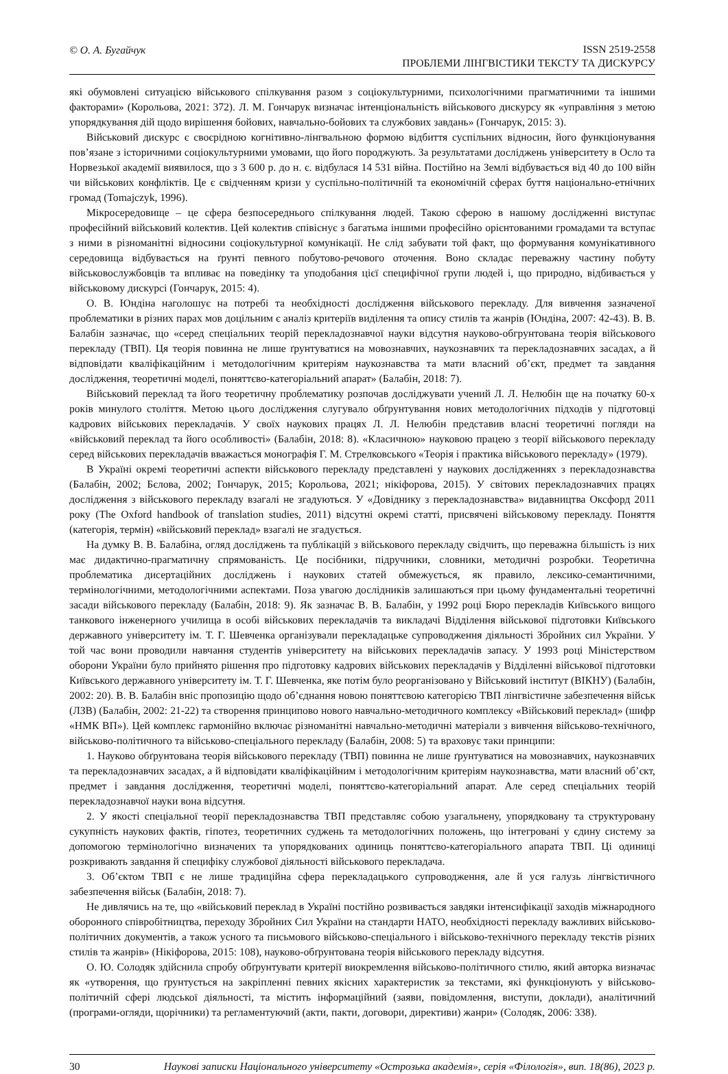© О. А. Бугайчук
ISSN 2519-2558
ПРОБЛЕМИ ЛІНГВІСТИКИ ТЕКСТУ ТА ДИСКУРСУ
які обумовлені ситуацією військового спілкування разом з соціокультурними, психологічними прагматичними та іншими факторами» (Корольова, 2021: 372). Л. М. Гончарук визначає інтенціональність військового дискурсу як «управління з метою упорядкування дій щодо вирішення бойових, навчально-бойових та службових завдань» (Гончарук, 2015: 3).
Військовий дискурс є своєрідною когнітивно-лінгвальною формою відбиття суспільних відносин, його функціонування пов’язане з історичними соціокультурними умовами, що його породжують. За результатами досліджень університету в Осло та Норвезької академії виявилося, що з 3 600 р. до н. є. відбулася 14 531 війна. Постійно на Землі відбувається від 40 до 100 війн чи військових конфліктів. Це є свідченням кризи у суспільно-політичній та економічній сферах буття національно-етнічних громад (Tomajczyk, 1996).
Мікросередовище – це сфера безпосереднього спілкування людей. Такою сферою в нашому дослідженні виступає професійний військовий колектив. Цей колектив співіснує з багатьма іншими професійно орієнтованими громадами та вступає з ними в різноманітні відносини соціокультурної комунікації. Не слід забувати той факт, що формування комунікативного середовища відбувається на ґрунті певного побутово-речового оточення. Воно складає переважну частину побуту військовослужбовців та впливає на поведінку та уподобання цієї специфічної групи людей і, що природно, відбивається у військовому дискурсі (Гончарук, 2015: 4).
О. В. Юндіна наголошує на потребі та необхідності дослідження військового перекладу. Для вивчення зазначеної проблематики в різних парах мов доцільним є аналіз критеріїв виділення та опису стилів та жанрів (Юндіна, 2007: 42-43). В. В. Балабін зазначає, що «серед спеціальних теорій перекладознавчої науки відсутня науково-обгрунтована теорія військового перекладу (ТВП). Ця теорія повинна не лише ґрунтуватися на мовознавчих, наукознавчих та перекладознавчих засадах, а й відповідати кваліфікаційним і методологічним критеріям наукознавства та мати власний об’єкт, предмет та завдання дослідження, теоретичні моделі, поняттєво-категоріальний апарат» (Балабін, 2018: 7).
Військовий переклад та його теоретичну проблематику розпочав досліджувати учений Л. Л. Нелюбін ще на початку 60-х років минулого століття. Метою цього дослідження слугувало обґрунтування нових методологічних підходів у підготовці кадрових військових перекладачів. У своїх наукових працях Л. Л. Нелюбін представив власні теоретичні погляди на «військовий переклад та його особливості» (Балабін, 2018: 8). «Класичною» науковою працею з теорії військового перекладу серед військових перекладачів вважається монографія Г. М. Стрелковського «Теорія і практика військового перекладу» (1979).
В Україні окремі теоретичні аспекти військового перекладу представлені у наукових дослідженнях з перекладознавства (Балабін, 2002; Бєлова, 2002; Гончарук, 2015; Корольова, 2021; нікіфорова, 2015). У світових перекладознавчих працях дослідження з військового перекладу взагалі не згадуються. У «Довіднику з перекладознавства» видавництва Оксфорд 2011 року (The Oxford handbook of translation studies, 2011) відсутні окремі статті, присвячені військовому перекладу. Поняття (категорія, термін) «військовий переклад» взагалі не згадується.
На думку В. В. Балабіна, огляд досліджень та публікацій з військового перекладу свідчить, що переважна більшість із них має дидактично-прагматичну спрямованість. Це посібники, підручники, словники, методичні розробки. Теоретична проблематика дисертаційних досліджень і наукових статей обмежується, як правило, лексико-семантичними, термінологічними, методологічними аспектами. Поза увагою дослідників залишаються при цьому фундаментальні теоретичні засади військового перекладу (Балабін, 2018: 9). Як зазначає В. В. Балабін, у 1992 році Бюро перекладів Київського вищого танкового інженерного училища в особі військових перекладачів та викладачі Відділення військової підготовки Київського державного університету ім. Т. Г. Шевченка організували перекладацьке супроводження діяльності Збройних сил України. У той час вони проводили навчання студентів університету на військових перекладачів запасу. У 1993 році Міністерством оборони України було прийнято рішення про підготовку кадрових військових перекладачів у Відділенні військової підготовки Київського державного університету ім. Т. Г. Шевченка, яке потім було реорганізовано у Військовий інститут (ВІКНУ) (Балабін, 2002: 20). В. В. Балабін вніс пропозицію щодо об’єднання новою поняттєвою категорією ТВП лінгвістичне забезпечення військ (ЛЗВ) (Балабін, 2002: 21-22) та створення принципово нового навчально-методичного комплексу «Військовий переклад» (шифр «НМК ВП»). Цей комплекс гармонійно включає різноманітні навчально-методичні матеріали з вивчення військово-технічного, військово-політичного та військово-спеціального перекладу (Балабін, 2008: 5) та враховує таки принципи:
1. Науково обґрунтована теорія військового перекладу (ТВП) повинна не лише ґрунтуватися на мовознавчих, наукознавчих та перекладознавчих засадах, а й відповідати кваліфікаційним і методологічним критеріям наукознавства, мати власний об’єкт, предмет і завдання дослідження, теоретичні моделі, поняттєво-категоріальний апарат. Але серед спеціальних теорій перекладознавчої науки вона відсутня.
2. У якості спеціальної теорії перекладознавства ТВП представляє собою узагальнену, упорядковану та структуровану сукупність наукових фактів, гіпотез, теоретичних суджень та методологічних положень, що інтегровані у єдину систему за допомогою термінологічно визначених та упорядкованих одиниць поняттєво-категоріального апарата ТВП. Ці одиниці розкривають завдання й специфіку службової діяльності військового перекладача.
3. Об’єктом ТВП є не лише традиційна сфера перекладацького супроводження, але й уся галузь лінгвістичного забезпечення військ (Балабін, 2018: 7).
Не дивлячись на те, що «військовий переклад в Україні постійно розвивається завдяки інтенсифікації заходів міжнародного оборонного співробітництва, переходу Збройних Сил України на стандарти НАТО, необхідності перекладу важливих військово-політичних документів, а також усного та письмового військово-спеціального і військово-технічного перекладу текстів різних стилів та жанрів» (Нікіфорова, 2015: 108), науково-обґрунтована теорія військового перекладу відсутня.
О. Ю. Солодяк здійснила спробу обґрунтувати критерії виокремлення військово-політичного стилю, який авторка визначає як «утворення, що ґрунтується на закріпленні певних якісних характеристик за текстами, які функціонують у військово-політичній сфері людської діяльності, та містить інформаційний (заяви, повідомлення, виступи, доклади), аналітичний (програми-огляди, щорічники) та регламентуючий (акти, пакти, договори, директиви) жанри» (Солодяк, 2006: 338).
30 Наукові записки Національного університету «Острозька академія», серія «Філологія», вип. 18(86), 2023 р.